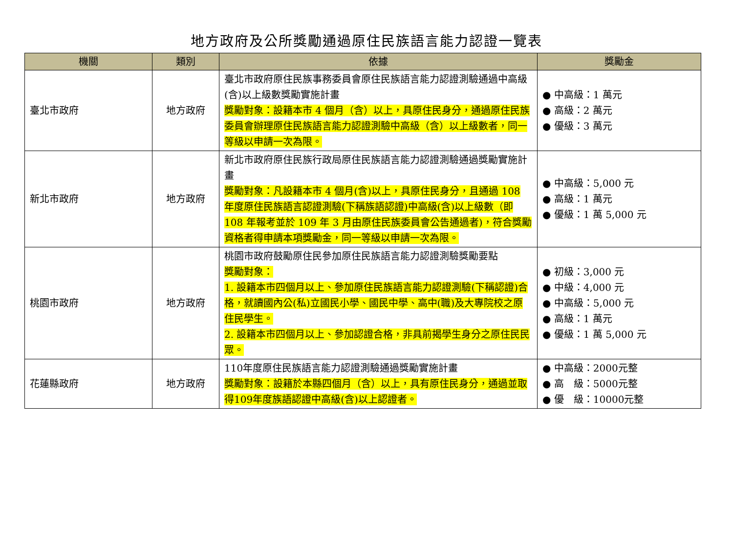地方政府及公所獎勵通過原住民族語言能力認證一覽表
| 機關 | 類別 | 依據 | 獎勵金 |
| --- | --- | --- | --- |
| 臺北市政府 | 地方政府 | 臺北市政府原住民族事務委員會原住民族語言能力認證測驗通過中高級(含)以上級數獎勵實施計畫 獎勵對象：設籍本市 4 個月（含）以上，具原住民身分，通過原住民族委員會辦理原住民族語言能力認證測驗中高級（含）以上級數者，同一等級以申請一次為限。 | ● 中高級：1 萬元 ● 高級：2 萬元 ● 優級：3 萬元 |
| 新北市政府 | 地方政府 | 新北市政府原住民族行政局原住民族語言能力認證測驗通過獎勵實施計畫 獎勵對象：凡設籍本市 4 個月(含)以上，具原住民身分，且通過 108 年度原住民族語言認證測驗(下稱族語認證)中高級(含)以上級數（即 108 年報考並於 109 年 3 月由原住民族委員會公告通過者)，符合獎勵資格者得申請本項獎勵金，同一等級以申請一次為限。 | ● 中高級：5,000 元 ● 高級：1 萬元 ● 優級：1 萬 5,000 元 |
| 桃園市政府 | 地方政府 | 桃園市政府鼓勵原住民參加原住民族語言能力認證測驗獎勵要點 獎勵對象： 1. 設籍本市四個月以上、參加原住民族語言能力認證測驗(下稱認證)合格，就讀國內公(私)立國民小學、國民中學、高中(職)及大專院校之原住民學生。 2. 設籍本市四個月以上、參加認證合格，非具前揭學生身分之原住民民眾。 | ● 初級：3,000 元 ● 中級：4,000 元 ● 中高級：5,000 元 ● 高級：1 萬元 ● 優級：1 萬 5,000 元 |
| 花蓮縣政府 | 地方政府 | 110年度原住民族語言能力認證測驗通過獎勵實施計畫 獎勵對象：設籍於本縣四個月（含）以上，具有原住民身分，通過並取得109年度族語認證中高級(含)以上認證者。 | ● 中高級：2000元整 ● 高 級：5000元整 ● 優 級：10000元整 |